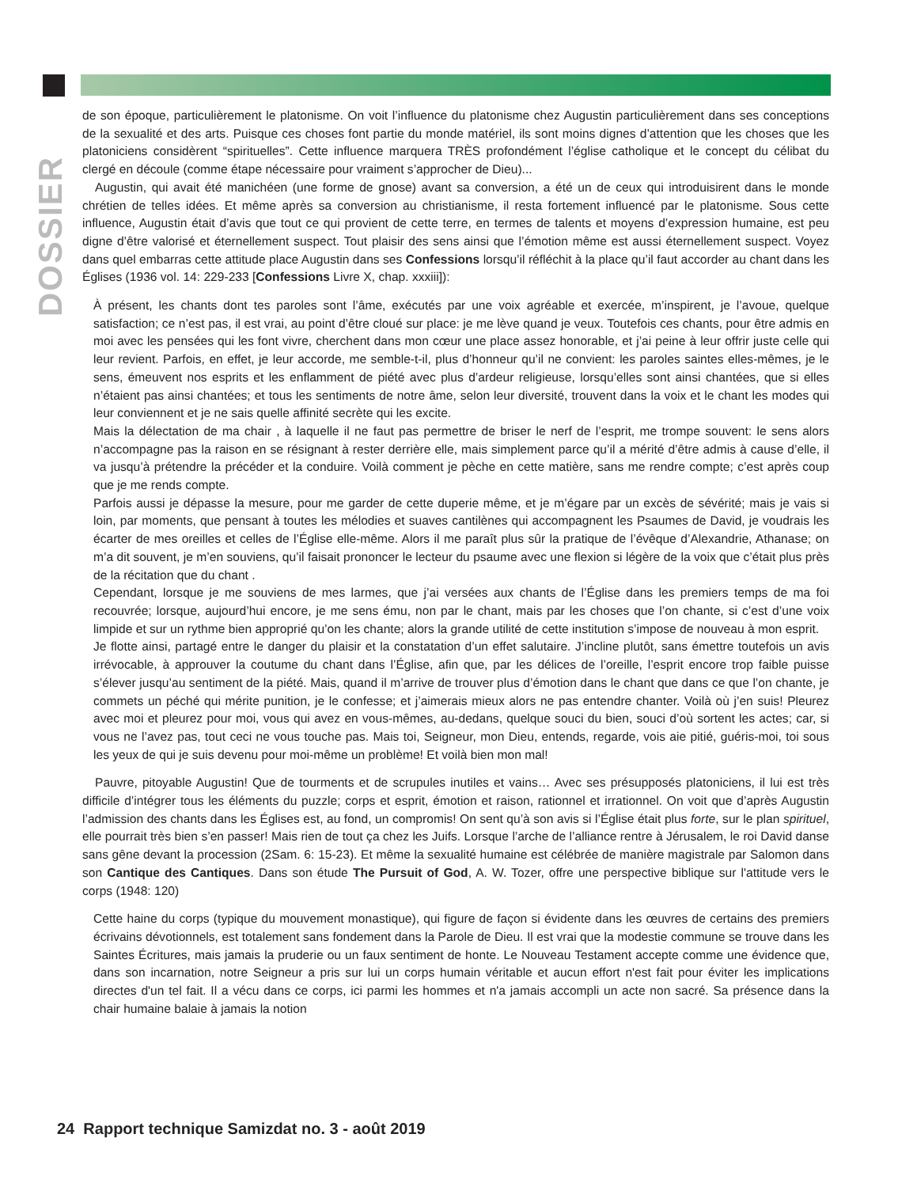DOSSIER
de son époque, particulièrement le platonisme. On voit l’influence du platonisme chez Augustin particulièrement dans ses conceptions de la sexualité et des arts. Puisque ces choses font partie du monde matériel, ils sont moins dignes d’attention que les choses que les platoniciens considèrent “spirituelles”. Cette influence marquera TRÈS profondément l’église catholique et le concept du célibat du clergé en découle (comme étape nécessaire pour vraiment s’approcher de Dieu)...
Augustin, qui avait été manichéen (une forme de gnose) avant sa conversion, a été un de ceux qui introduisirent dans le monde chrétien de telles idées. Et même après sa conversion au christianisme, il resta fortement influencé par le platonisme. Sous cette influence, Augustin était d’avis que tout ce qui provient de cette terre, en termes de talents et moyens d’expression humaine, est peu digne d’être valorisé et éternellement suspect. Tout plaisir des sens ainsi que l’émotion même est aussi éternellement suspect. Voyez dans quel embarras cette attitude place Augustin dans ses Confessions lorsqu’il réfléchit à la place qu’il faut accorder au chant dans les Églises (1936 vol. 14: 229-233 [Confessions Livre X, chap. xxxiii]):
À présent, les chants dont tes paroles sont l’âme, exécutés par une voix agréable et exercée, m’inspirent, je l’avoue, quelque satisfaction; ce n’est pas, il est vrai, au point d’être cloué sur place: je me lève quand je veux. Toutefois ces chants, pour être admis en moi avec les pensées qui les font vivre, cherchent dans mon cœur une place assez honorable, et j’ai peine à leur offrir juste celle qui leur revient. Parfois, en effet, je leur accorde, me semble-t-il, plus d’honneur qu’il ne convient: les paroles saintes elles-mêmes, je le sens, émeuvent nos esprits et les enflamment de piété avec plus d’ardeur religieuse, lorsqu’elles sont ainsi chantées, que si elles n’étaient pas ainsi chantées; et tous les sentiments de notre âme, selon leur diversité, trouvent dans la voix et le chant les modes qui leur conviennent et je ne sais quelle affinité secrète qui les excite.
Mais la délectation de ma chair , à laquelle il ne faut pas permettre de briser le nerf de l’esprit, me trompe souvent: le sens alors n’accompagne pas la raison en se résignant à rester derrière elle, mais simplement parce qu’il a mérité d’être admis à cause d’elle, il va jusqu’à prétendre la précéder et la conduire. Voilà comment je pèche en cette matière, sans me rendre compte; c’est après coup que je me rends compte.
Parfois aussi je dépasse la mesure, pour me garder de cette duperie même, et je m’égare par un excès de sévérité; mais je vais si loin, par moments, que pensant à toutes les mélodies et suaves cantilènes qui accompagnent les Psaumes de David, je voudrais les écarter de mes oreilles et celles de l’Église elle-même. Alors il me paraît plus sûr la pratique de l’évêque d’Alexandrie, Athanase; on m’a dit souvent, je m’en souviens, qu’il faisait prononcer le lecteur du psaume avec une flexion si légère de la voix que c’était plus près de la récitation que du chant .
Cependant, lorsque je me souviens de mes larmes, que j’ai versées aux chants de l’Église dans les premiers temps de ma foi recouvrée; lorsque, aujourd’hui encore, je me sens ému, non par le chant, mais par les choses que l’on chante, si c’est d’une voix limpide et sur un rythme bien approprié qu’on les chante; alors la grande utilité de cette institution s’impose de nouveau à mon esprit.
Je flotte ainsi, partagé entre le danger du plaisir et la constatation d’un effet salutaire. J’incline plutôt, sans émettre toutefois un avis irrévocable, à approuver la coutume du chant dans l’Église, afin que, par les délices de l’oreille, l’esprit encore trop faible puisse s’élever jusqu’au sentiment de la piété. Mais, quand il m’arrive de trouver plus d’émotion dans le chant que dans ce que l’on chante, je commets un péché qui mérite punition, je le confesse; et j’aimerais mieux alors ne pas entendre chanter. Voilà où j’en suis! Pleurez avec moi et pleurez pour moi, vous qui avez en vous-mêmes, au-dedans, quelque souci du bien, souci d’où sortent les actes; car, si vous ne l’avez pas, tout ceci ne vous touche pas. Mais toi, Seigneur, mon Dieu, entends, regarde, vois aie pitié, guéris-moi, toi sous les yeux de qui je suis devenu pour moi-même un problème! Et voilà bien mon mal!
Pauvre, pitoyable Augustin! Que de tourments et de scrupules inutiles et vains… Avec ses présupposés platoniciens, il lui est très difficile d’intégrer tous les éléments du puzzle; corps et esprit, émotion et raison, rationnel et irrationnel. On voit que d’après Augustin l’admission des chants dans les Églises est, au fond, un compromis! On sent qu’à son avis si l’Église était plus forte, sur le plan spirituel, elle pourrait très bien s’en passer! Mais rien de tout ça chez les Juifs. Lorsque l’arche de l’alliance rentre à Jérusalem, le roi David danse sans gêne devant la procession (2Sam. 6: 15-23). Et même la sexualité humaine est célébrée de manière magistrale par Salomon dans son Cantique des Cantiques. Dans son étude The Pursuit of God, A. W. Tozer, offre une perspective biblique sur l'attitude vers le corps (1948: 120)
Cette haine du corps (typique du mouvement monastique), qui figure de façon si évidente dans les œuvres de certains des premiers écrivains dévotionnels, est totalement sans fondement dans la Parole de Dieu. Il est vrai que la modestie commune se trouve dans les Saintes Écritures, mais jamais la pruderie ou un faux sentiment de honte. Le Nouveau Testament accepte comme une évidence que, dans son incarnation, notre Seigneur a pris sur lui un corps humain véritable et aucun effort n'est fait pour éviter les implications directes d'un tel fait. Il a vécu dans ce corps, ici parmi les hommes et n'a jamais accompli un acte non sacré. Sa présence dans la chair humaine balaie à jamais la notion
24 Rapport technique Samizdat no. 3 - août 2019